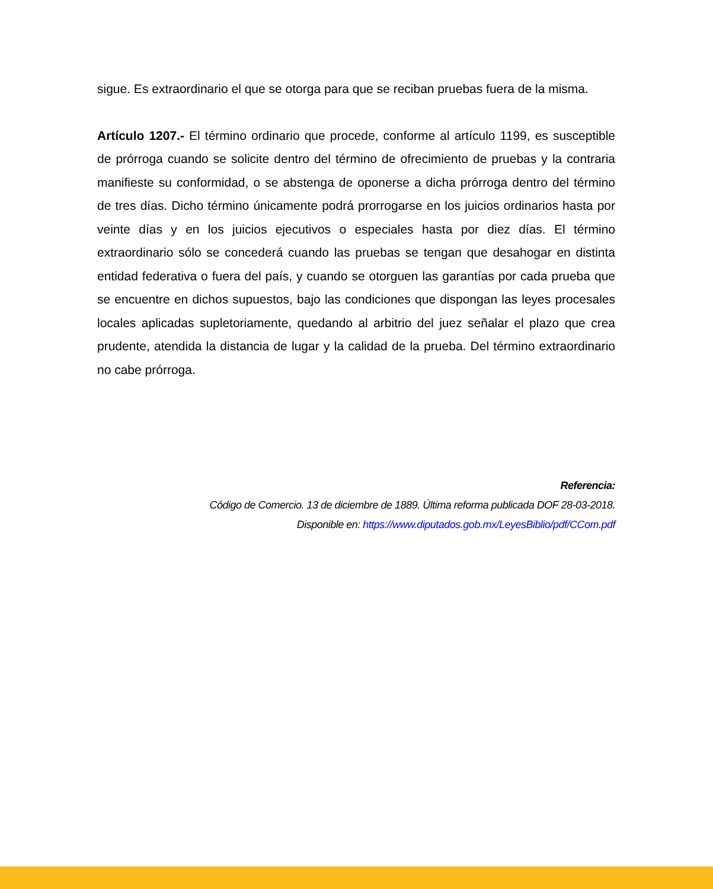sigue. Es extraordinario el que se otorga para que se reciban pruebas fuera de la misma.
Artículo 1207.- El término ordinario que procede, conforme al artículo 1199, es susceptible de prórroga cuando se solicite dentro del término de ofrecimiento de pruebas y la contraria manifieste su conformidad, o se abstenga de oponerse a dicha prórroga dentro del término de tres días. Dicho término únicamente podrá prorrogarse en los juicios ordinarios hasta por veinte días y en los juicios ejecutivos o especiales hasta por diez días. El término extraordinario sólo se concederá cuando las pruebas se tengan que desahogar en distinta entidad federativa o fuera del país, y cuando se otorguen las garantías por cada prueba que se encuentre en dichos supuestos, bajo las condiciones que dispongan las leyes procesales locales aplicadas supletoriamente, quedando al arbitrio del juez señalar el plazo que crea prudente, atendida la distancia de lugar y la calidad de la prueba. Del término extraordinario no cabe prórroga.
Referencia:
Código de Comercio. 13 de diciembre de 1889. Última reforma publicada DOF 28-03-2018.
Disponible en: https://www.diputados.gob.mx/LeyesBiblio/pdf/CCom.pdf